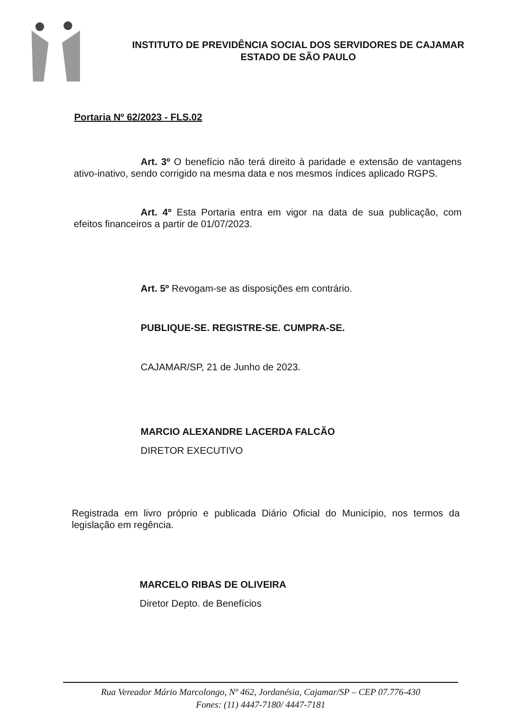INSTITUTO DE PREVIDÊNCIA SOCIAL DOS SERVIDORES DE CAJAMAR
ESTADO DE SÃO PAULO
Portaria Nº 62/2023 - FLS.02
Art. 3º O benefício não terá direito à paridade e extensão de vantagens ativo-inativo, sendo corrigido na mesma data e nos mesmos índices aplicado RGPS.
Art. 4º Esta Portaria entra em vigor na data de sua publicação, com efeitos financeiros a partir de 01/07/2023.
Art. 5º Revogam-se as disposições em contrário.
PUBLIQUE-SE. REGISTRE-SE. CUMPRA-SE.
CAJAMAR/SP, 21 de Junho de 2023.
MARCIO ALEXANDRE LACERDA FALCÃO
DIRETOR EXECUTIVO
Registrada em livro próprio e publicada Diário Oficial do Município, nos termos da legislação em regência.
MARCELO RIBAS DE OLIVEIRA
Diretor Depto. de Benefícios
Rua Vereador Mário Marcolongo, Nº 462, Jordanésia, Cajamar/SP – CEP 07.776-430
Fones: (11) 4447-7180/ 4447-7181